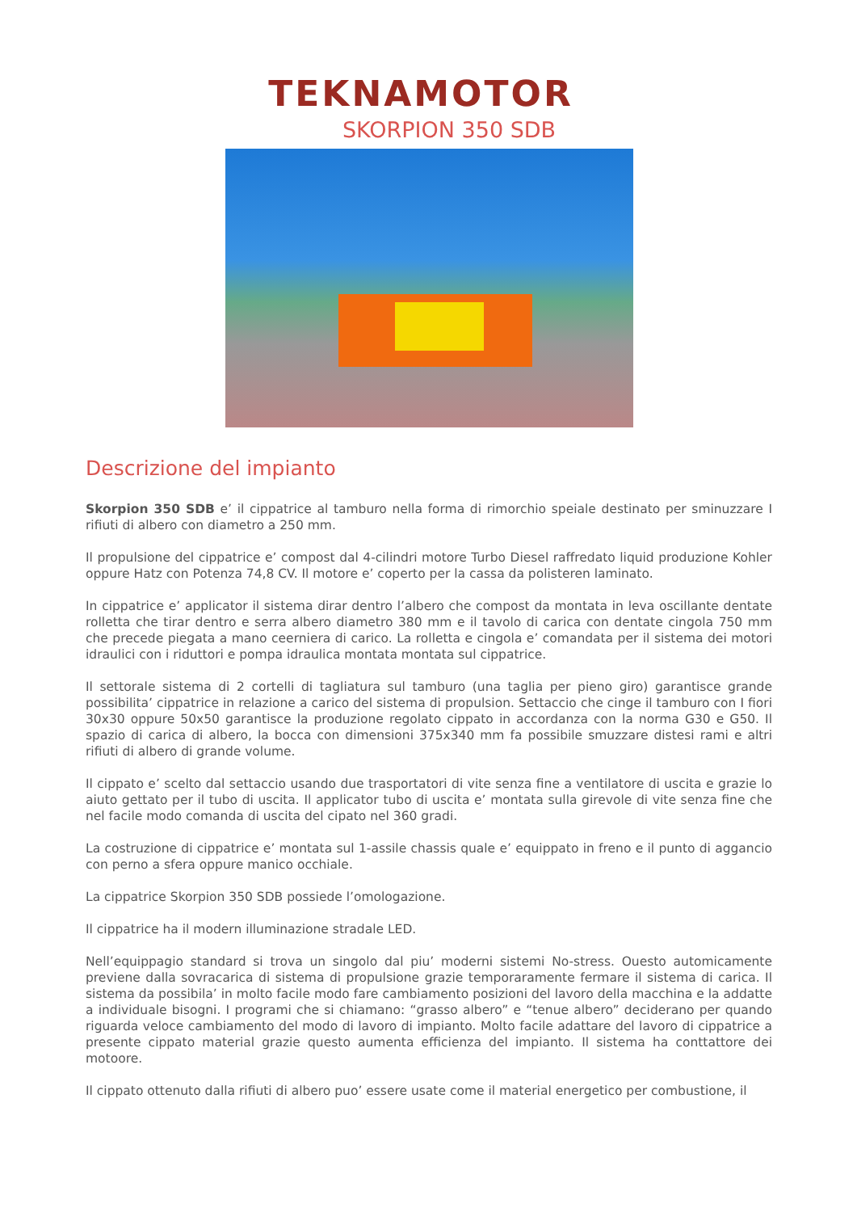TEKNAMOTOR
SKORPION 350 SDB
Descrizione del impianto
Skorpion 350 SDB e’ il cippatrice al tamburo nella forma di rimorchio speiale destinato per sminuzzare I rifiuti di albero con diametro a 250 mm.
Il propulsione del cippatrice e’ compost dal 4-cilindri motore Turbo Diesel raffredato liquid produzione Kohler oppure Hatz con Potenza 74,8 CV. Il motore e’ coperto per la cassa da polisteren laminato.
In cippatrice e’ applicator il sistema dirar dentro l’albero che compost da montata in leva oscillante dentate rolletta che tirar dentro e serra albero diametro 380 mm e il tavolo di carica con dentate cingola 750 mm che precede piegata a mano ceerniera di carico. La rolletta e cingola e’ comandata per il sistema dei motori idraulici con i riduttori e pompa idraulica montata montata sul cippatrice.
Il settorale sistema di 2 cortelli di tagliatura sul tamburo (una taglia per pieno giro) garantisce grande possibilita’ cippatrice in relazione a carico del sistema di propulsion. Settaccio che cinge il tamburo con I fiori 30x30 oppure 50x50 garantisce la produzione regolato cippato in accordanza con la norma G30 e G50. Il spazio di carica di albero, la bocca con dimensioni 375x340 mm fa possibile smuzzare distesi rami e altri rifiuti di albero di grande volume.
Il cippato e’ scelto dal settaccio usando due trasportatori di vite senza fine a ventilatore di uscita e grazie lo aiuto gettato per il tubo di uscita. Il applicator tubo di uscita e’ montata sulla girevole di vite senza fine che nel facile modo comanda di uscita del cipato nel 360 gradi.
La costruzione di cippatrice e’ montata sul 1-assile chassis quale e’ equippato in freno e il punto di aggancio con perno a sfera oppure manico occhiale.
La cippatrice Skorpion 350 SDB possiede l’omologazione.
Il cippatrice ha il modern illuminazione stradale LED.
Nell’equippagio standard si trova un singolo dal piu’ moderni sistemi No-stress. Ouesto automicamente previene dalla sovracarica di sistema di propulsione grazie temporaramente fermare il sistema di carica. Il sistema da possibila’ in molto facile modo fare cambiamento posizioni del lavoro della macchina e la addatte a individuale bisogni. I programi che si chiamano: “grasso albero” e “tenue albero” deciderano per quando riguarda veloce cambiamento del modo di lavoro di impianto. Molto facile adattare del lavoro di cippatrice a presente cippato material grazie questo aumenta efficienza del impianto. Il sistema ha conttattore dei motoore.
Il cippato ottenuto dalla rifiuti di albero puo’ essere usate come il material energetico per combustione, il